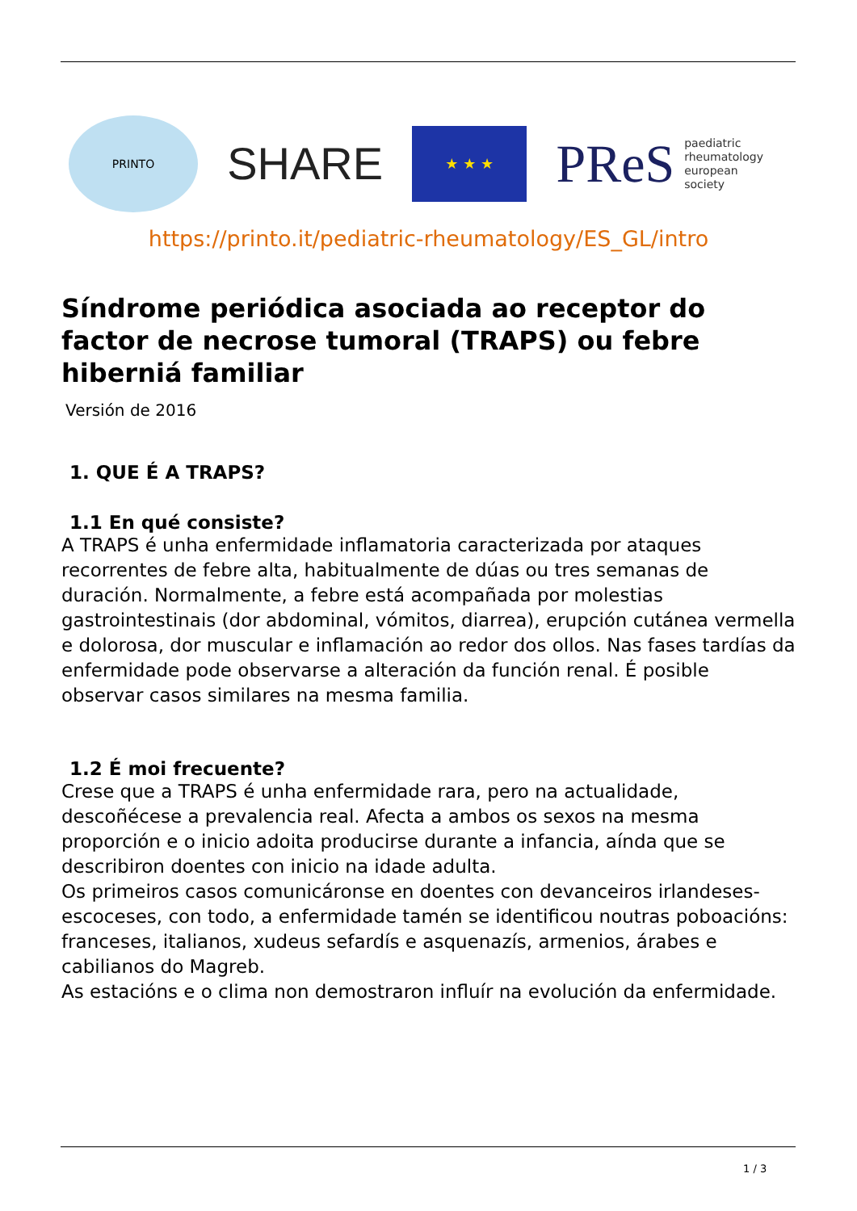PRINTO
SHARE
★ ★ ★
PReS paediatric
rheumatology
european
society
https://printo.it/pediatric-rheumatology/ES_GL/intro
Síndrome periódica asociada ao receptor do factor de necrose tumoral (TRAPS) ou febre hiberniá familiar
Versión de 2016
1. QUE É A TRAPS?
1.1 En qué consiste?
A TRAPS é unha enfermidade inflamatoria caracterizada por ataques recorrentes de febre alta, habitualmente de dúas ou tres semanas de duración. Normalmente, a febre está acompañada por molestias gastrointestinais (dor abdominal, vómitos, diarrea), erupción cutánea vermella e dolorosa, dor muscular e inflamación ao redor dos ollos. Nas fases tardías da enfermidade pode observarse a alteración da función renal. É posible observar casos similares na mesma familia.
1.2 É moi frecuente?
Crese que a TRAPS é unha enfermidade rara, pero na actualidade, descoñécese a prevalencia real. Afecta a ambos os sexos na mesma proporción e o inicio adoita producirse durante a infancia, aínda que se describiron doentes con inicio na idade adulta.
Os primeiros casos comunicáronse en doentes con devanceiros irlandeses-escoceses, con todo, a enfermidade tamén se identificou noutras poboacións: franceses, italianos, xudeus sefardís e asquenazís, armenios, árabes e cabilianos do Magreb.
As estacións e o clima non demostraron influír na evolución da enfermidade.
1 / 3